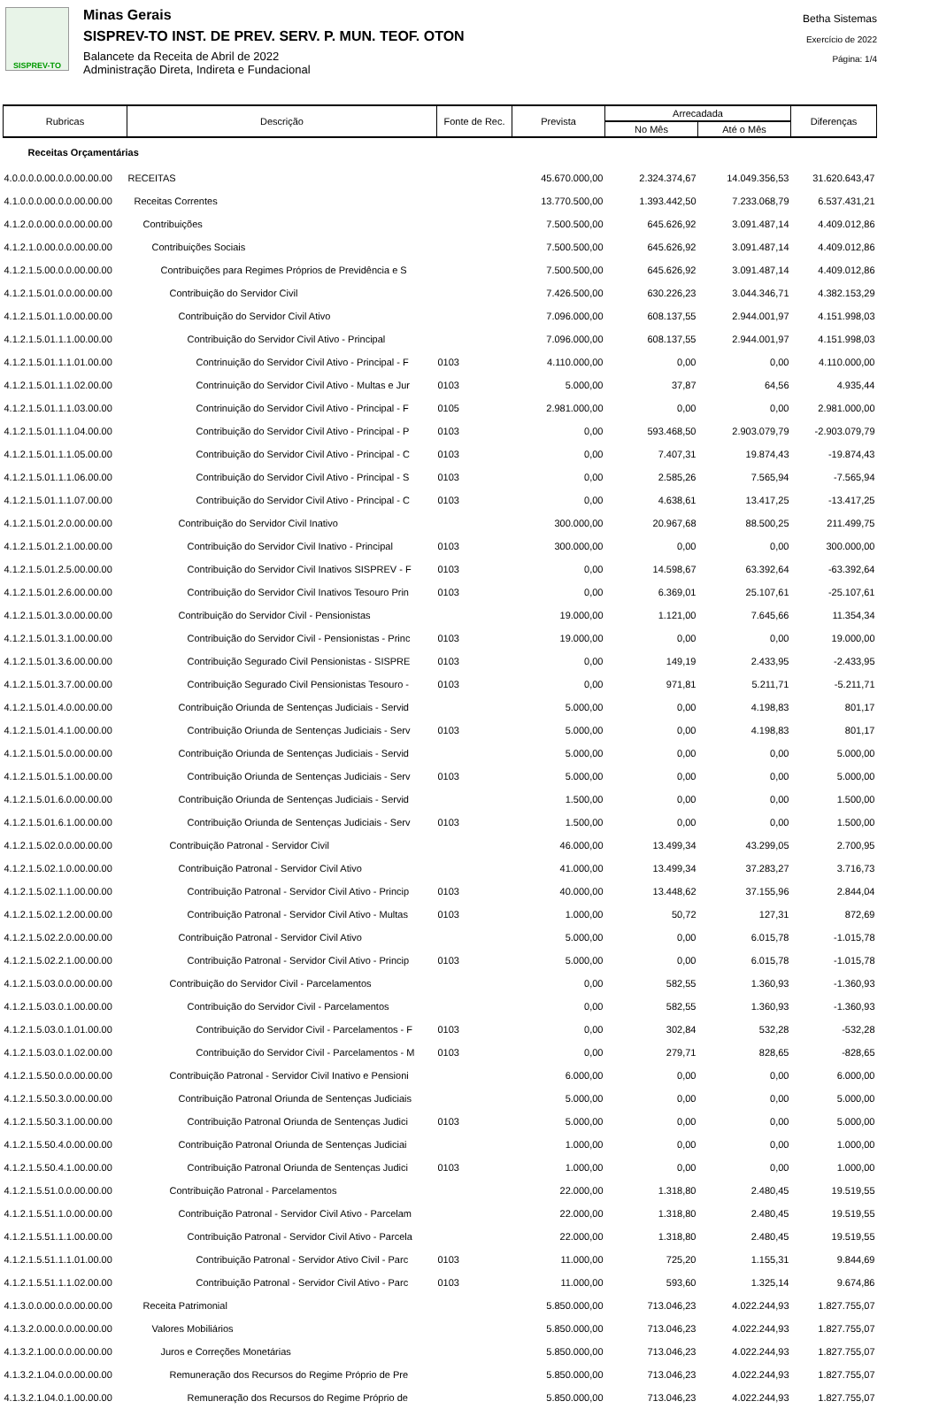SISPREV-TO
Minas Gerais
SISPREV-TO INST. DE PREV. SERV. P. MUN. TEOF. OTON
Balancete da Receita de Abril de 2022
Administração Direta, Indireta e Fundacional
Betha Sistemas
Exercício de 2022
Página: 1/4
| Rubricas | Descrição | Fonte de Rec. | Prevista | Arrecadada | | Diferenças |
| --- | --- | --- | --- | --- | --- | --- |
| | | | | No Mês | Até o Mês | |
| Receitas Orçamentárias | | | | | | |
| 4.0.0.0.0.00.0.0.00.00.00 | RECEITAS | | 45.670.000,00 | 2.324.374,67 | 14.049.356,53 | 31.620.643,47 |
| 4.1.0.0.0.00.0.0.00.00.00 | Receitas Correntes | | 13.770.500,00 | 1.393.442,50 | 7.233.068,79 | 6.537.431,21 |
| 4.1.2.0.0.00.0.0.00.00.00 | Contribuições | | 7.500.500,00 | 645.626,92 | 3.091.487,14 | 4.409.012,86 |
| 4.1.2.1.0.00.0.0.00.00.00 | Contribuições Sociais | | 7.500.500,00 | 645.626,92 | 3.091.487,14 | 4.409.012,86 |
| 4.1.2.1.5.00.0.0.00.00.00 | Contribuições para Regimes Próprios de Previdência e S | | 7.500.500,00 | 645.626,92 | 3.091.487,14 | 4.409.012,86 |
| 4.1.2.1.5.01.0.0.00.00.00 | Contribuição do Servidor Civil | | 7.426.500,00 | 630.226,23 | 3.044.346,71 | 4.382.153,29 |
| 4.1.2.1.5.01.1.0.00.00.00 | Contribuição do Servidor Civil Ativo | | 7.096.000,00 | 608.137,55 | 2.944.001,97 | 4.151.998,03 |
| 4.1.2.1.5.01.1.1.00.00.00 | Contribuição do Servidor Civil Ativo - Principal | | 7.096.000,00 | 608.137,55 | 2.944.001,97 | 4.151.998,03 |
| 4.1.2.1.5.01.1.1.01.00.00 | Contrinuição do Servidor Civil Ativo - Principal - F | 0103 | 4.110.000,00 | 0,00 | 0,00 | 4.110.000,00 |
| 4.1.2.1.5.01.1.1.02.00.00 | Contrinuição do Servidor Civil Ativo - Multas e Jur | 0103 | 5.000,00 | 37,87 | 64,56 | 4.935,44 |
| 4.1.2.1.5.01.1.1.03.00.00 | Contrinuição do Servidor Civil Ativo - Principal - F | 0105 | 2.981.000,00 | 0,00 | 0,00 | 2.981.000,00 |
| 4.1.2.1.5.01.1.1.04.00.00 | Contribuição do Servidor Civil Ativo - Principal - P | 0103 | 0,00 | 593.468,50 | 2.903.079,79 | -2.903.079,79 |
| 4.1.2.1.5.01.1.1.05.00.00 | Contribuição do Servidor Civil Ativo - Principal - C | 0103 | 0,00 | 7.407,31 | 19.874,43 | -19.874,43 |
| 4.1.2.1.5.01.1.1.06.00.00 | Contribuição do Servidor Civil Ativo - Principal - S | 0103 | 0,00 | 2.585,26 | 7.565,94 | -7.565,94 |
| 4.1.2.1.5.01.1.1.07.00.00 | Contribuição do Servidor Civil Ativo - Principal - C | 0103 | 0,00 | 4.638,61 | 13.417,25 | -13.417,25 |
| 4.1.2.1.5.01.2.0.00.00.00 | Contribuição do Servidor Civil Inativo | | 300.000,00 | 20.967,68 | 88.500,25 | 211.499,75 |
| 4.1.2.1.5.01.2.1.00.00.00 | Contribuição do Servidor Civil Inativo - Principal | 0103 | 300.000,00 | 0,00 | 0,00 | 300.000,00 |
| 4.1.2.1.5.01.2.5.00.00.00 | Contribuição do Servidor Civil Inativos SISPREV - F | 0103 | 0,00 | 14.598,67 | 63.392,64 | -63.392,64 |
| 4.1.2.1.5.01.2.6.00.00.00 | Contribuição do Servidor Civil Inativos Tesouro Prin | 0103 | 0,00 | 6.369,01 | 25.107,61 | -25.107,61 |
| 4.1.2.1.5.01.3.0.00.00.00 | Contribuição do Servidor Civil - Pensionistas | | 19.000,00 | 1.121,00 | 7.645,66 | 11.354,34 |
| 4.1.2.1.5.01.3.1.00.00.00 | Contribuição do Servidor Civil - Pensionistas - Princ | 0103 | 19.000,00 | 0,00 | 0,00 | 19.000,00 |
| 4.1.2.1.5.01.3.6.00.00.00 | Contribuição Segurado Civil Pensionistas - SISPRE | 0103 | 0,00 | 149,19 | 2.433,95 | -2.433,95 |
| 4.1.2.1.5.01.3.7.00.00.00 | Contribuição Segurado Civil Pensionistas Tesouro - | 0103 | 0,00 | 971,81 | 5.211,71 | -5.211,71 |
| 4.1.2.1.5.01.4.0.00.00.00 | Contribuição Oriunda de Sentenças Judiciais - Servid | | 5.000,00 | 0,00 | 4.198,83 | 801,17 |
| 4.1.2.1.5.01.4.1.00.00.00 | Contribuição Oriunda de Sentenças Judiciais - Serv | 0103 | 5.000,00 | 0,00 | 4.198,83 | 801,17 |
| 4.1.2.1.5.01.5.0.00.00.00 | Contribuição Oriunda de Sentenças Judiciais - Servid | | 5.000,00 | 0,00 | 0,00 | 5.000,00 |
| 4.1.2.1.5.01.5.1.00.00.00 | Contribuição Oriunda de Sentenças Judiciais - Serv | 0103 | 5.000,00 | 0,00 | 0,00 | 5.000,00 |
| 4.1.2.1.5.01.6.0.00.00.00 | Contribuição Oriunda de Sentenças Judiciais - Servid | | 1.500,00 | 0,00 | 0,00 | 1.500,00 |
| 4.1.2.1.5.01.6.1.00.00.00 | Contribuição Oriunda de Sentenças Judiciais - Serv | 0103 | 1.500,00 | 0,00 | 0,00 | 1.500,00 |
| 4.1.2.1.5.02.0.0.00.00.00 | Contribuição Patronal - Servidor Civil | | 46.000,00 | 13.499,34 | 43.299,05 | 2.700,95 |
| 4.1.2.1.5.02.1.0.00.00.00 | Contribuição Patronal - Servidor Civil Ativo | | 41.000,00 | 13.499,34 | 37.283,27 | 3.716,73 |
| 4.1.2.1.5.02.1.1.00.00.00 | Contribuição Patronal - Servidor Civil Ativo - Princip | 0103 | 40.000,00 | 13.448,62 | 37.155,96 | 2.844,04 |
| 4.1.2.1.5.02.1.2.00.00.00 | Contribuição Patronal - Servidor Civil Ativo - Multas | 0103 | 1.000,00 | 50,72 | 127,31 | 872,69 |
| 4.1.2.1.5.02.2.0.00.00.00 | Contribuição Patronal - Servidor Civil Ativo | | 5.000,00 | 0,00 | 6.015,78 | -1.015,78 |
| 4.1.2.1.5.02.2.1.00.00.00 | Contribuição Patronal - Servidor Civil Ativo - Princip | 0103 | 5.000,00 | 0,00 | 6.015,78 | -1.015,78 |
| 4.1.2.1.5.03.0.0.00.00.00 | Contribuição do Servidor Civil - Parcelamentos | | 0,00 | 582,55 | 1.360,93 | -1.360,93 |
| 4.1.2.1.5.03.0.1.00.00.00 | Contribuição do Servidor Civil - Parcelamentos | | 0,00 | 582,55 | 1.360,93 | -1.360,93 |
| 4.1.2.1.5.03.0.1.01.00.00 | Contribuição do Servidor Civil - Parcelamentos - F | 0103 | 0,00 | 302,84 | 532,28 | -532,28 |
| 4.1.2.1.5.03.0.1.02.00.00 | Contribuição do Servidor Civil - Parcelamentos - M | 0103 | 0,00 | 279,71 | 828,65 | -828,65 |
| 4.1.2.1.5.50.0.0.00.00.00 | Contribuição Patronal - Servidor Civil Inativo e Pensioni | | 6.000,00 | 0,00 | 0,00 | 6.000,00 |
| 4.1.2.1.5.50.3.0.00.00.00 | Contribuição Patronal Oriunda de Sentenças Judiciais | | 5.000,00 | 0,00 | 0,00 | 5.000,00 |
| 4.1.2.1.5.50.3.1.00.00.00 | Contribuição Patronal Oriunda de Sentenças Judici | 0103 | 5.000,00 | 0,00 | 0,00 | 5.000,00 |
| 4.1.2.1.5.50.4.0.00.00.00 | Contribuição Patronal Oriunda de Sentenças Judiciai | | 1.000,00 | 0,00 | 0,00 | 1.000,00 |
| 4.1.2.1.5.50.4.1.00.00.00 | Contribuição Patronal Oriunda de Sentenças Judici | 0103 | 1.000,00 | 0,00 | 0,00 | 1.000,00 |
| 4.1.2.1.5.51.0.0.00.00.00 | Contribuição Patronal - Parcelamentos | | 22.000,00 | 1.318,80 | 2.480,45 | 19.519,55 |
| 4.1.2.1.5.51.1.0.00.00.00 | Contribuição Patronal - Servidor Civil Ativo - Parcelam | | 22.000,00 | 1.318,80 | 2.480,45 | 19.519,55 |
| 4.1.2.1.5.51.1.1.00.00.00 | Contribuição Patronal - Servidor Civil Ativo - Parcela | | 22.000,00 | 1.318,80 | 2.480,45 | 19.519,55 |
| 4.1.2.1.5.51.1.1.01.00.00 | Contribuição Patronal - Servidor Ativo Civil - Parc | 0103 | 11.000,00 | 725,20 | 1.155,31 | 9.844,69 |
| 4.1.2.1.5.51.1.1.02.00.00 | Contribuição Patronal - Servidor Civil Ativo - Parc | 0103 | 11.000,00 | 593,60 | 1.325,14 | 9.674,86 |
| 4.1.3.0.0.00.0.0.00.00.00 | Receita Patrimonial | | 5.850.000,00 | 713.046,23 | 4.022.244,93 | 1.827.755,07 |
| 4.1.3.2.0.00.0.0.00.00.00 | Valores Mobiliários | | 5.850.000,00 | 713.046,23 | 4.022.244,93 | 1.827.755,07 |
| 4.1.3.2.1.00.0.0.00.00.00 | Juros e Correções Monetárias | | 5.850.000,00 | 713.046,23 | 4.022.244,93 | 1.827.755,07 |
| 4.1.3.2.1.04.0.0.00.00.00 | Remuneração dos Recursos do Regime Próprio de Pre | | 5.850.000,00 | 713.046,23 | 4.022.244,93 | 1.827.755,07 |
| 4.1.3.2.1.04.0.1.00.00.00 | Remuneração dos Recursos do Regime Próprio de | | 5.850.000,00 | 713.046,23 | 4.022.244,93 | 1.827.755,07 |